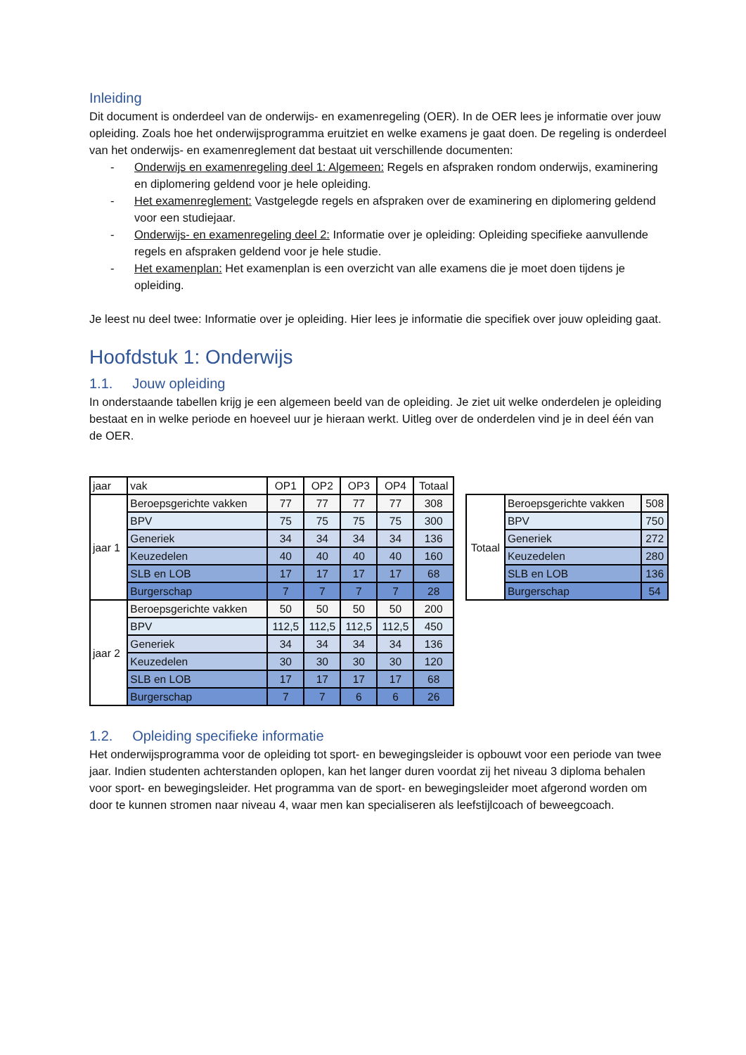Inleiding
Dit document is onderdeel van de onderwijs- en examenregeling (OER). In de OER lees je informatie over jouw opleiding. Zoals hoe het onderwijsprogramma eruitziet en welke examens je gaat doen. De regeling is onderdeel van het onderwijs- en examenreglement dat bestaat uit verschillende documenten:
- Onderwijs en examenregeling deel 1: Algemeen: Regels en afspraken rondom onderwijs, examinering en diplomering geldend voor je hele opleiding.
- Het examenreglement: Vastgelegde regels en afspraken over de examinering en diplomering geldend voor een studiejaar.
- Onderwijs- en examenregeling deel 2: Informatie over je opleiding: Opleiding specifieke aanvullende regels en afspraken geldend voor je hele studie.
- Het examenplan: Het examenplan is een overzicht van alle examens die je moet doen tijdens je opleiding.
Je leest nu deel twee: Informatie over je opleiding. Hier lees je informatie die specifiek over jouw opleiding gaat.
Hoofdstuk 1: Onderwijs
1.1. Jouw opleiding
In onderstaande tabellen krijg je een algemeen beeld van de opleiding. Je ziet uit welke onderdelen je opleiding bestaat en in welke periode en hoeveel uur je hieraan werkt. Uitleg over de onderdelen vind je in deel één van de OER.
| jaar | vak | OP1 | OP2 | OP3 | OP4 | Totaal |
| --- | --- | --- | --- | --- | --- | --- |
| jaar 1 | Beroepsgerichte vakken | 77 | 77 | 77 | 77 | 308 |
| | BPV | 75 | 75 | 75 | 75 | 300 |
| | Generiek | 34 | 34 | 34 | 34 | 136 |
| | Keuzedelen | 40 | 40 | 40 | 40 | 160 |
| | SLB en LOB | 17 | 17 | 17 | 17 | 68 |
| | Burgerschap | 7 | 7 | 7 | 7 | 28 |
| jaar 2 | Beroepsgerichte vakken | 50 | 50 | 50 | 50 | 200 |
| | BPV | 112,5 | 112,5 | 112,5 | 112,5 | 450 |
| | Generiek | 34 | 34 | 34 | 34 | 136 |
| | Keuzedelen | 30 | 30 | 30 | 30 | 120 |
| | SLB en LOB | 17 | 17 | 17 | 17 | 68 |
| | Burgerschap | 7 | 7 | 6 | 6 | 26 |
| Totaal | Beroepsgerichte vakken | 508 |
| | BPV | 750 |
| | Generiek | 272 |
| | Keuzedelen | 280 |
| | SLB en LOB | 136 |
| | Burgerschap | 54 |
1.2. Opleiding specifieke informatie
Het onderwijsprogramma voor de opleiding tot sport- en bewegingsleider is opbouwt voor een periode van twee jaar. Indien studenten achterstanden oplopen, kan het langer duren voordat zij het niveau 3 diploma behalen voor sport- en bewegingsleider. Het programma van de sport- en bewegingsleider moet afgerond worden om door te kunnen stromen naar niveau 4, waar men kan specialiseren als leefstijlcoach of beweegcoach.